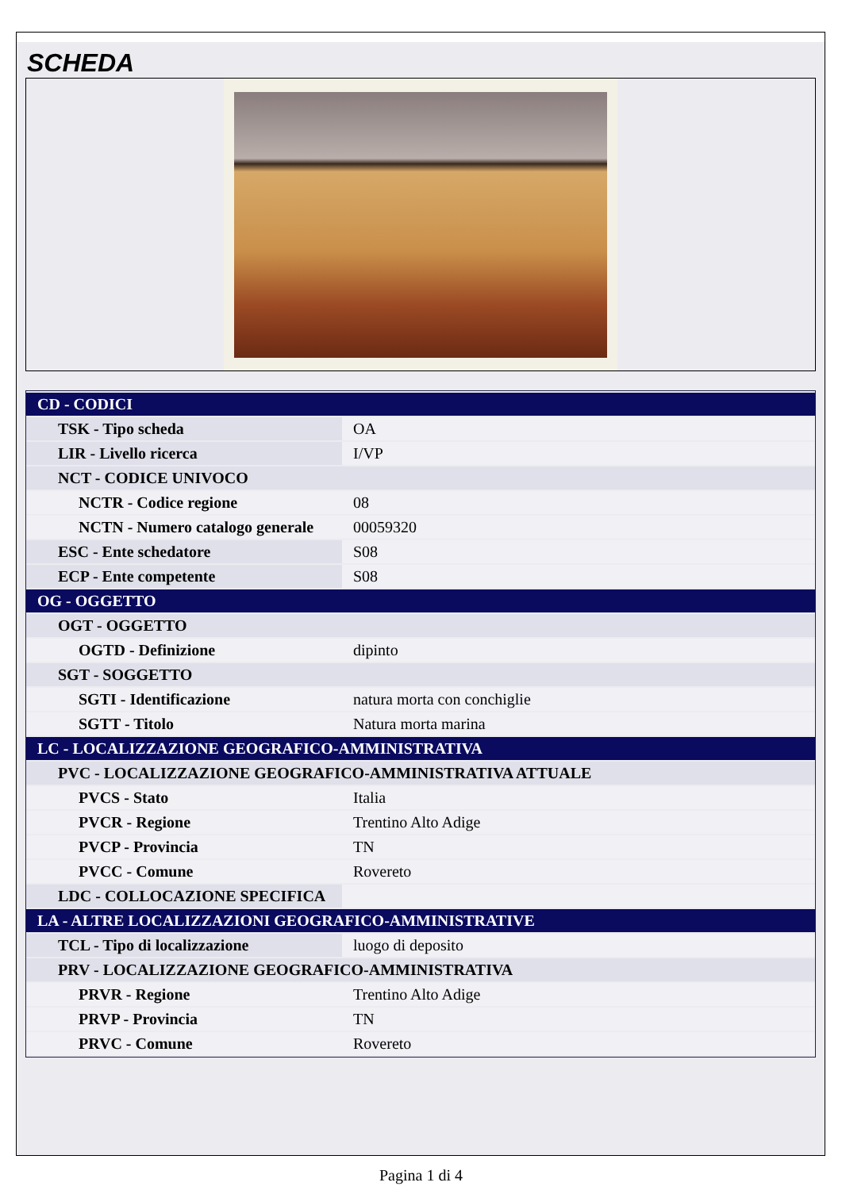SCHEDA
| CD - CODICI | |
| TSK - Tipo scheda | OA |
| LIR - Livello ricerca | I/VP |
| NCT - CODICE UNIVOCO | |
| NCTR - Codice regione | 08 |
| NCTN - Numero catalogo generale | 00059320 |
| ESC - Ente schedatore | S08 |
| ECP - Ente competente | S08 |
| OG - OGGETTO | |
| OGT - OGGETTO | |
| OGTD - Definizione | dipinto |
| SGT - SOGGETTO | |
| SGTI - Identificazione | natura morta con conchiglie |
| SGTT - Titolo | Natura morta marina |
| LC - LOCALIZZAZIONE GEOGRAFICO-AMMINISTRATIVA | |
| PVC - LOCALIZZAZIONE GEOGRAFICO-AMMINISTRATIVA ATTUALE | |
| PVCS - Stato | Italia |
| PVCR - Regione | Trentino Alto Adige |
| PVCP - Provincia | TN |
| PVCC - Comune | Rovereto |
| LDC - COLLOCAZIONE SPECIFICA | |
| LA - ALTRE LOCALIZZAZIONI GEOGRAFICO-AMMINISTRATIVE | |
| TCL - Tipo di localizzazione | luogo di deposito |
| PRV - LOCALIZZAZIONE GEOGRAFICO-AMMINISTRATIVA | |
| PRVR - Regione | Trentino Alto Adige |
| PRVP - Provincia | TN |
| PRVC - Comune | Rovereto |
Pagina 1 di 4